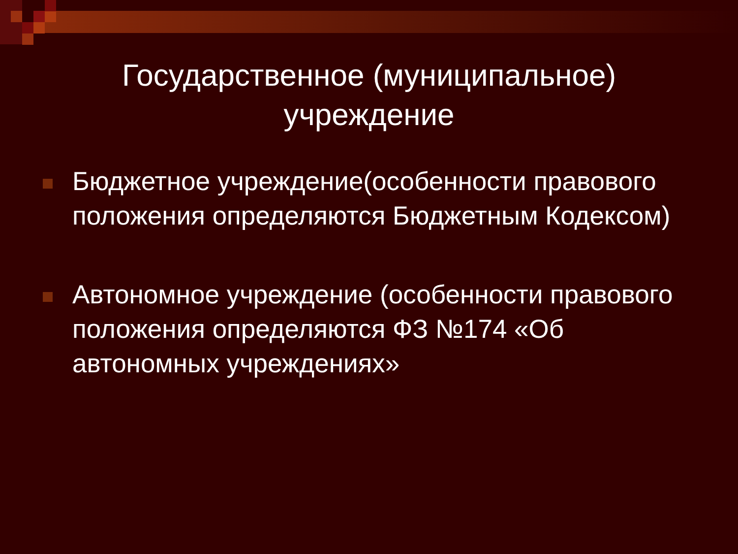Государственное (муниципальное)
учреждение
Бюджетное учреждение(особенности правового положения определяются Бюджетным Кодексом)
Автономное учреждение (особенности правового положения определяются ФЗ №174 «Об автономных учреждениях»